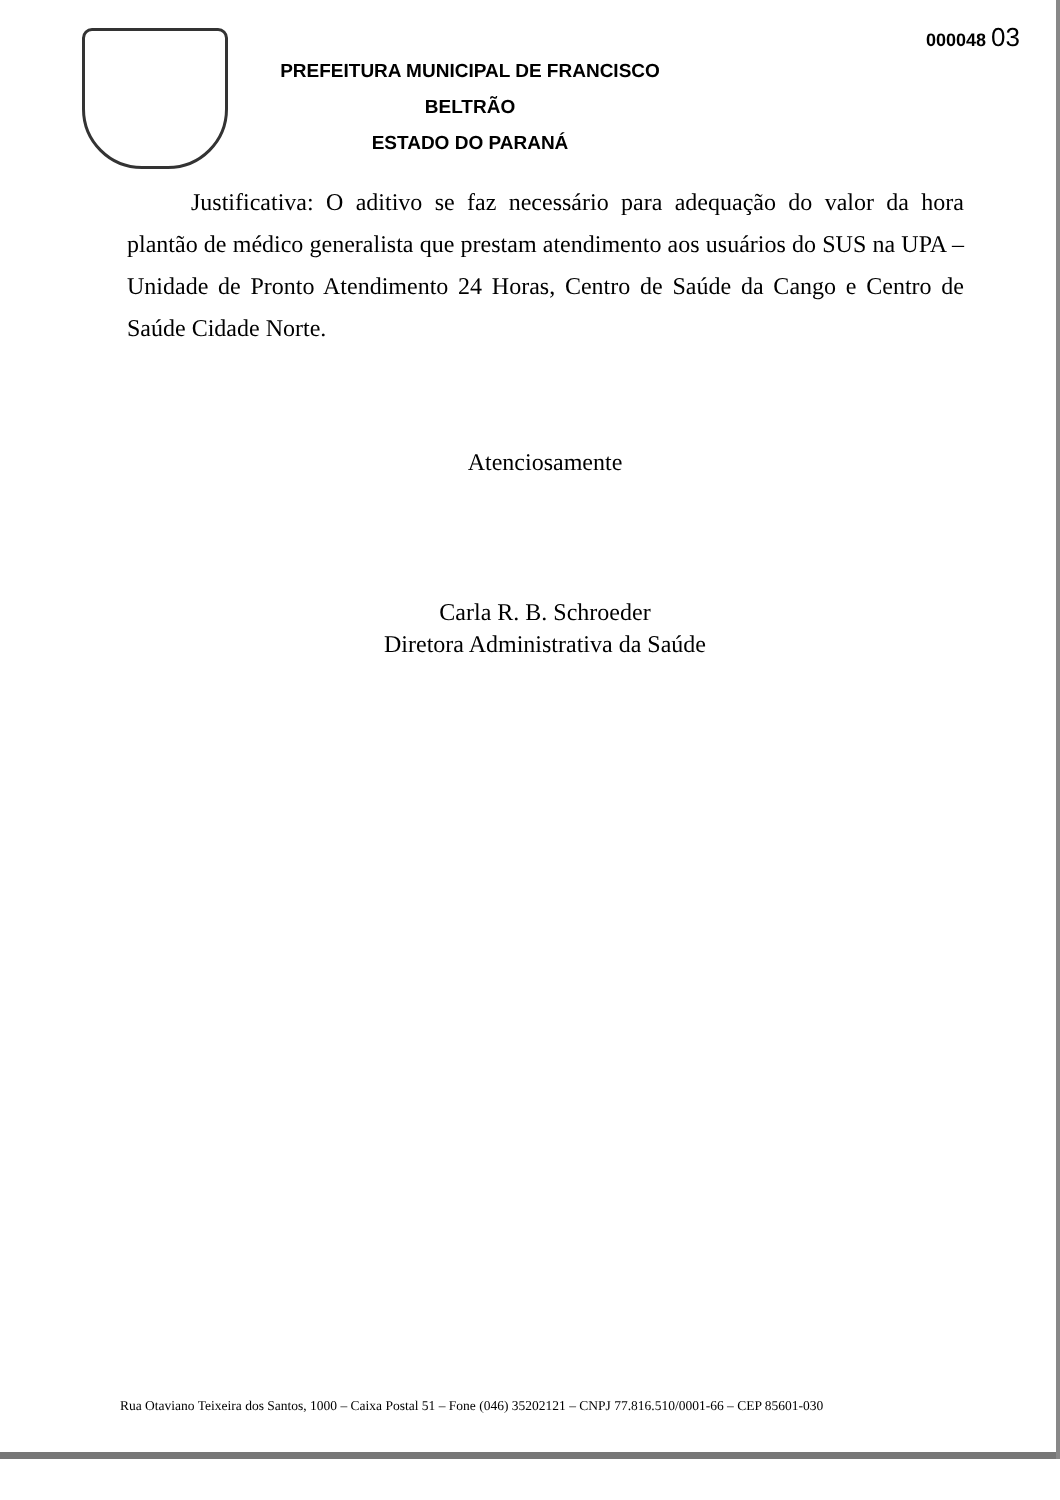000048 03
PREFEITURA MUNICIPAL DE FRANCISCO BELTRÃO
ESTADO DO PARANÁ
Justificativa: O aditivo se faz necessário para adequação do valor da hora plantão de médico generalista que prestam atendimento aos usuários do SUS na UPA – Unidade de Pronto Atendimento 24 Horas, Centro de Saúde da Cango e Centro de Saúde Cidade Norte.
Atenciosamente
Carla R. B. Schroeder
Diretora Administrativa da Saúde
Rua Otaviano Teixeira dos Santos, 1000 – Caixa Postal 51 – Fone (046) 35202121 – CNPJ 77.816.510/0001-66 – CEP 85601-030